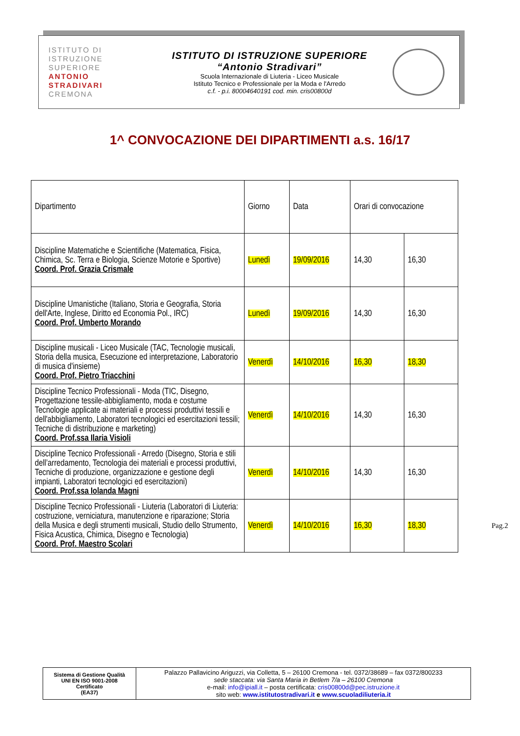ISTITUTO DI
ISTRUZIONE
SUPERIORE
ANTONIO
STRADIVARI
CREMONA
ISTITUTO DI ISTRUZIONE SUPERIORE
“Antonio Stradivari”
Scuola Internazionale di Liuteria - Liceo Musicale
Istituto Tecnico e Professionale per la Moda e l'Arredo
c.f. - p.i. 80004640191 cod. min. cris00800d
1^ CONVOCAZIONE DEI DIPARTIMENTI a.s. 16/17
| Dipartimento | Giorno | Data | Orari di convocazione | |
| --- | --- | --- | --- | --- |
| Discipline Matematiche e Scientifiche (Matematica, Fisica, Chimica, Sc. Terra e Biologia, Scienze Motorie e Sportive) Coord. Prof. Grazia Crismale | Lunedì | 19/09/2016 | 14,30 | 16,30 |
| Discipline Umanistiche (Italiano, Storia e Geografia, Storia dell'Arte, Inglese, Diritto ed Economia Pol., IRC) Coord. Prof. Umberto Morando | Lunedì | 19/09/2016 | 14,30 | 16,30 |
| Discipline musicali - Liceo Musicale (TAC, Tecnologie musicali, Storia della musica, Esecuzione ed interpretazione, Laboratorio di musica d'insieme) Coord. Prof. Pietro Triacchini | Venerdì | 14/10/2016 | 16,30 | 18,30 |
| Discipline Tecnico Professionali - Moda (TIC, Disegno, Progettazione tessile-abbigliamento, moda e costume Tecnologie applicate ai materiali e processi produttivi tessili e dell'abbigliamento, Laboratori tecnologici ed esercitazioni tessili; Tecniche di distribuzione e marketing) Coord. Prof.ssa Ilaria Visioli | Venerdì | 14/10/2016 | 14,30 | 16,30 |
| Discipline Tecnico Professionali - Arredo (Disegno, Storia e stili dell’arredamento, Tecnologia dei materiali e processi produttivi, Tecniche di produzione, organizzazione e gestione degli impianti, Laboratori tecnologici ed esercitazioni) Coord. Prof.ssa Iolanda Magni | Venerdì | 14/10/2016 | 14,30 | 16,30 |
| Discipline Tecnico Professionali - Liuteria (Laboratori di Liuteria: costruzione, verniciatura, manutenzione e riparazione; Storia della Musica e degli strumenti musicali, Studio dello Strumento, Fisica Acustica, Chimica, Disegno e Tecnologia) Coord. Prof. Maestro Scolari | Venerdì | 14/10/2016 | 16,30 | 18,30 |
Pag.2
| Sistema di Gestione Qualità UNI EN ISO 9001-2008 Certificato (EA37) | Palazzo Pallavicino Ariguzzi, via Colletta, 5 – 26100 Cremona - tel. 0372/38689 – fax 0372/800233 sede staccata: via Santa Maria in Betlem 7/a – 26100 Cremona e-mail: info@ipiall.it – posta certificata: cris00800d@pec.istruzione.it sito web: www.istitutostradivari.it e www.scuoladiliuteria.it |